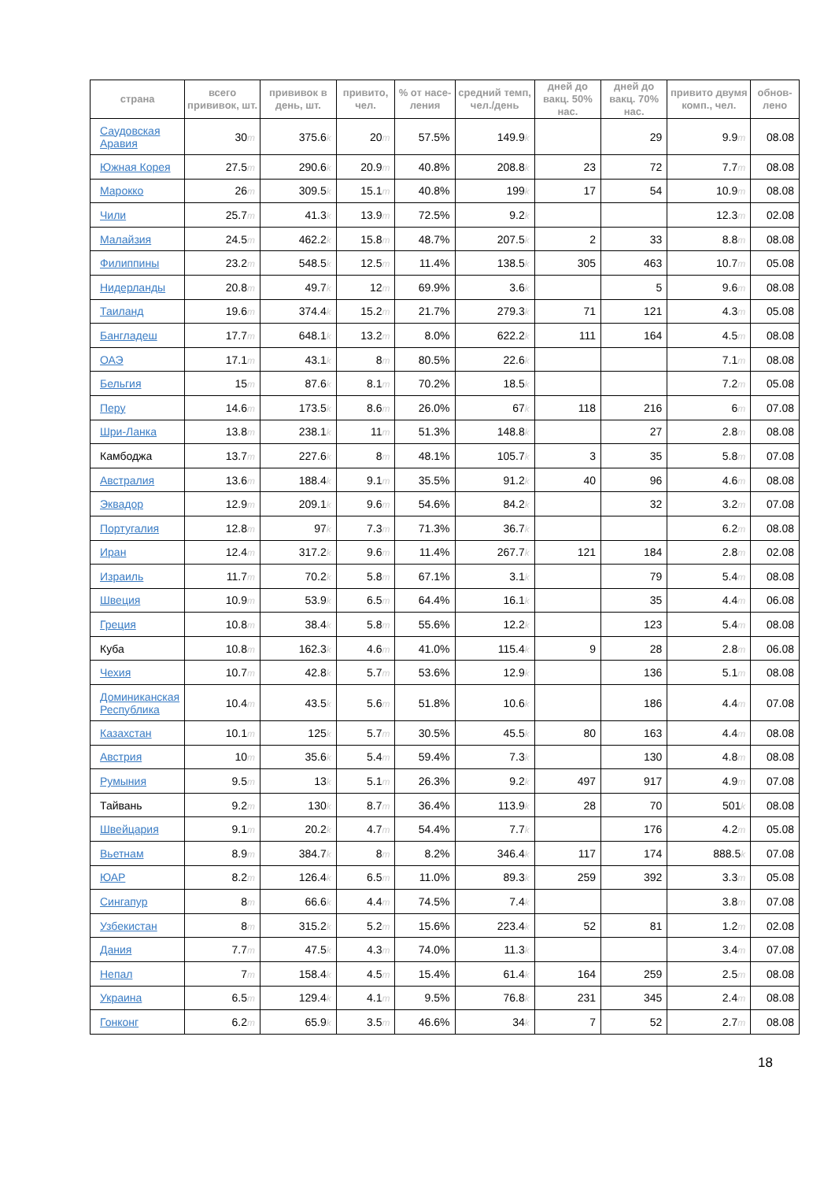| страна | всего прививок, шт. | прививок в день, шт. | привито, чел. | % от насе-ления | средний темп, чел./день | дней до вакц. 50% нас. | дней до вакц. 70% нас. | привито двумя комп., чел. | обнов-лено |
| --- | --- | --- | --- | --- | --- | --- | --- | --- | --- |
| Саудовская Аравия | 30 m | 375.6 k | 20 m | 57.5% | 149.9 k | | 29 | 9.9 m | 08.08 |
| Южная Корея | 27.5 m | 290.6 k | 20.9 m | 40.8% | 208.8 k | 23 | 72 | 7.7 m | 08.08 |
| Марокко | 26 m | 309.5 k | 15.1 m | 40.8% | 199 k | 17 | 54 | 10.9 m | 08.08 |
| Чили | 25.7 m | 41.3 k | 13.9 m | 72.5% | 9.2 k | | | 12.3 m | 02.08 |
| Малайзия | 24.5 m | 462.2 k | 15.8 m | 48.7% | 207.5 k | 2 | 33 | 8.8 m | 08.08 |
| Филиппины | 23.2 m | 548.5 k | 12.5 m | 11.4% | 138.5 k | 305 | 463 | 10.7 m | 05.08 |
| Нидерланды | 20.8 m | 49.7 k | 12 m | 69.9% | 3.6 k | | 5 | 9.6 m | 08.08 |
| Таиланд | 19.6 m | 374.4 k | 15.2 m | 21.7% | 279.3 k | 71 | 121 | 4.3 m | 05.08 |
| Бангладеш | 17.7 m | 648.1 k | 13.2 m | 8.0% | 622.2 k | 111 | 164 | 4.5 m | 08.08 |
| ОАЭ | 17.1 m | 43.1 k | 8 m | 80.5% | 22.6 k | | | 7.1 m | 08.08 |
| Бельгия | 15 m | 87.6 k | 8.1 m | 70.2% | 18.5 k | | | 7.2 m | 05.08 |
| Перу | 14.6 m | 173.5 k | 8.6 m | 26.0% | 67 k | 118 | 216 | 6 m | 07.08 |
| Шри-Ланка | 13.8 m | 238.1 k | 11 m | 51.3% | 148.8 k | | 27 | 2.8 m | 08.08 |
| Камбоджа | 13.7 m | 227.6 k | 8 m | 48.1% | 105.7 k | 3 | 35 | 5.8 m | 07.08 |
| Австралия | 13.6 m | 188.4 k | 9.1 m | 35.5% | 91.2 k | 40 | 96 | 4.6 m | 08.08 |
| Эквадор | 12.9 m | 209.1 k | 9.6 m | 54.6% | 84.2 k | | 32 | 3.2 m | 07.08 |
| Португалия | 12.8 m | 97 k | 7.3 m | 71.3% | 36.7 k | | | 6.2 m | 08.08 |
| Иран | 12.4 m | 317.2 k | 9.6 m | 11.4% | 267.7 k | 121 | 184 | 2.8 m | 02.08 |
| Израиль | 11.7 m | 70.2 k | 5.8 m | 67.1% | 3.1 k | | 79 | 5.4 m | 08.08 |
| Швеция | 10.9 m | 53.9 k | 6.5 m | 64.4% | 16.1 k | | 35 | 4.4 m | 06.08 |
| Греция | 10.8 m | 38.4 k | 5.8 m | 55.6% | 12.2 k | | 123 | 5.4 m | 08.08 |
| Куба | 10.8 m | 162.3 k | 4.6 m | 41.0% | 115.4 k | 9 | 28 | 2.8 m | 06.08 |
| Чехия | 10.7 m | 42.8 k | 5.7 m | 53.6% | 12.9 k | | 136 | 5.1 m | 08.08 |
| Доминиканская Республика | 10.4 m | 43.5 k | 5.6 m | 51.8% | 10.6 k | | 186 | 4.4 m | 07.08 |
| Казахстан | 10.1 m | 125 k | 5.7 m | 30.5% | 45.5 k | 80 | 163 | 4.4 m | 08.08 |
| Австрия | 10 m | 35.6 k | 5.4 m | 59.4% | 7.3 k | | 130 | 4.8 m | 08.08 |
| Румыния | 9.5 m | 13 k | 5.1 m | 26.3% | 9.2 k | 497 | 917 | 4.9 m | 07.08 |
| Тайвань | 9.2 m | 130 k | 8.7 m | 36.4% | 113.9 k | 28 | 70 | 501 k | 08.08 |
| Швейцария | 9.1 m | 20.2 k | 4.7 m | 54.4% | 7.7 k | | 176 | 4.2 m | 05.08 |
| Вьетнам | 8.9 m | 384.7 k | 8 m | 8.2% | 346.4 k | 117 | 174 | 888.5 k | 07.08 |
| ЮАР | 8.2 m | 126.4 k | 6.5 m | 11.0% | 89.3 k | 259 | 392 | 3.3 m | 05.08 |
| Сингапур | 8 m | 66.6 k | 4.4 m | 74.5% | 7.4 k | | | 3.8 m | 07.08 |
| Узбекистан | 8 m | 315.2 k | 5.2 m | 15.6% | 223.4 k | 52 | 81 | 1.2 m | 02.08 |
| Дания | 7.7 m | 47.5 k | 4.3 m | 74.0% | 11.3 k | | | 3.4 m | 07.08 |
| Непал | 7 m | 158.4 k | 4.5 m | 15.4% | 61.4 k | 164 | 259 | 2.5 m | 08.08 |
| Украина | 6.5 m | 129.4 k | 4.1 m | 9.5% | 76.8 k | 231 | 345 | 2.4 m | 08.08 |
| Гонконг | 6.2 m | 65.9 k | 3.5 m | 46.6% | 34 k | 7 | 52 | 2.7 m | 08.08 |
18